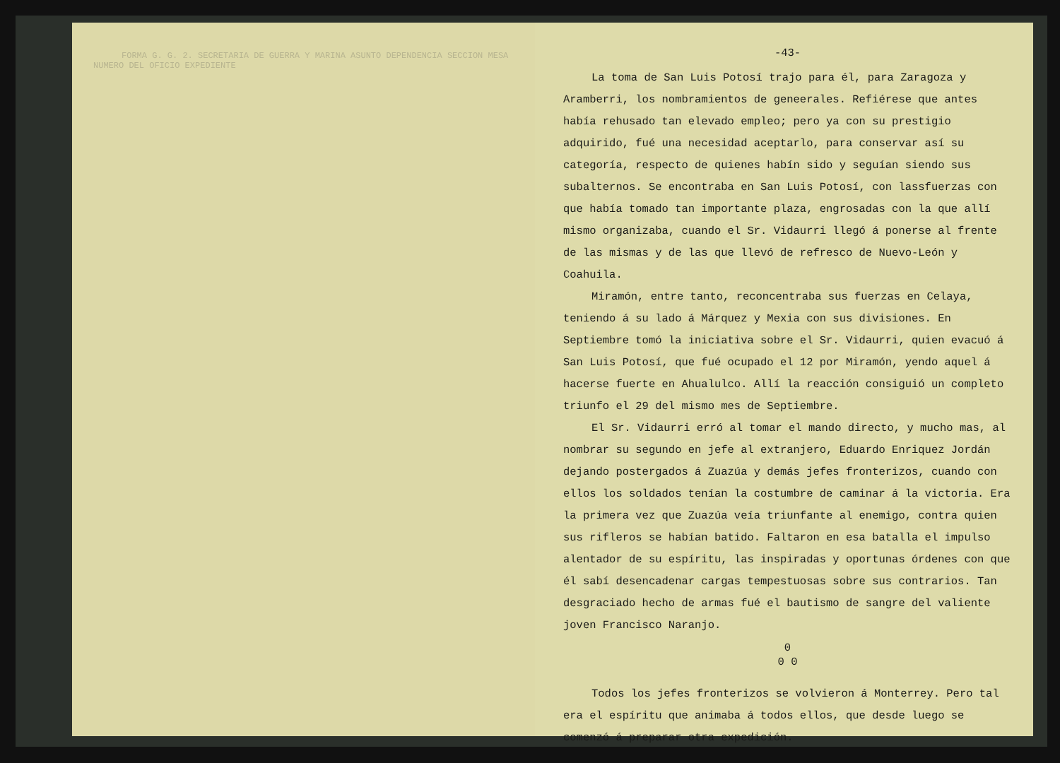FORMA G. G. 2. SECRETARIA DE GUERRA Y MARINA ASUNTO DEPENDENCIA SECCION MESA NUMERO DEL OFICIO EXPEDIENTE
-43-
La toma de San Luis Potosí trajo para él, para Zaragoza y Aramberri, los nombramientos de geneerales. Refiérese que antes había rehusado tan elevado empleo; pero ya con su prestigio adquirido, fué una necesidad aceptarlo, para conservar así su categoría, respecto de quienes habín sido y seguían siendo sus subalternos. Se encontraba en San Luis Potosí, con lassfuerzas con que había tomado tan importante plaza, engrosadas con la que allí mismo organizaba, cuando el Sr. Vidaurri llegó á ponerse al frente de las mismas y de las que llevó de refresco de Nuevo-León y Coahuila.
Miramón, entre tanto, reconcentraba sus fuerzas en Celaya, teniendo á su lado á Márquez y Mexia con sus divisiones. En Septiembre tomó la iniciativa sobre el Sr. Vidaurri, quien evacuó á San Luis Potosí, que fué ocupado el 12 por Miramón, yendo aquel á hacerse fuerte en Ahualulco. Allí la reacción consiguió un completo triunfo el 29 del mismo mes de Septiembre.
El Sr. Vidaurri erró al tomar el mando directo, y mucho mas, al nombrar su segundo en jefe al extranjero, Eduardo Enriquez Jordán dejando postergados á Zuazúa y demás jefes fronterizos, cuando con ellos los soldados tenían la costumbre de caminar á la victoria. Era la primera vez que Zuazúa veía triunfante al enemigo, contra quien sus rifleros se habían batido. Faltaron en esa batalla el impulso alentador de su espíritu, las inspiradas y oportunas órdenes con que él sabí desencadenar cargas tempestuosas sobre sus contrarios. Tan desgraciado hecho de armas fué el bautismo de sangre del valiente joven Francisco Naranjo.
0
0 0
Todos los jefes fronterizos se volvieron á Monterrey. Pero tal era el espíritu que animaba á todos ellos, que desde luego se comenzó á preparar otra expedición.